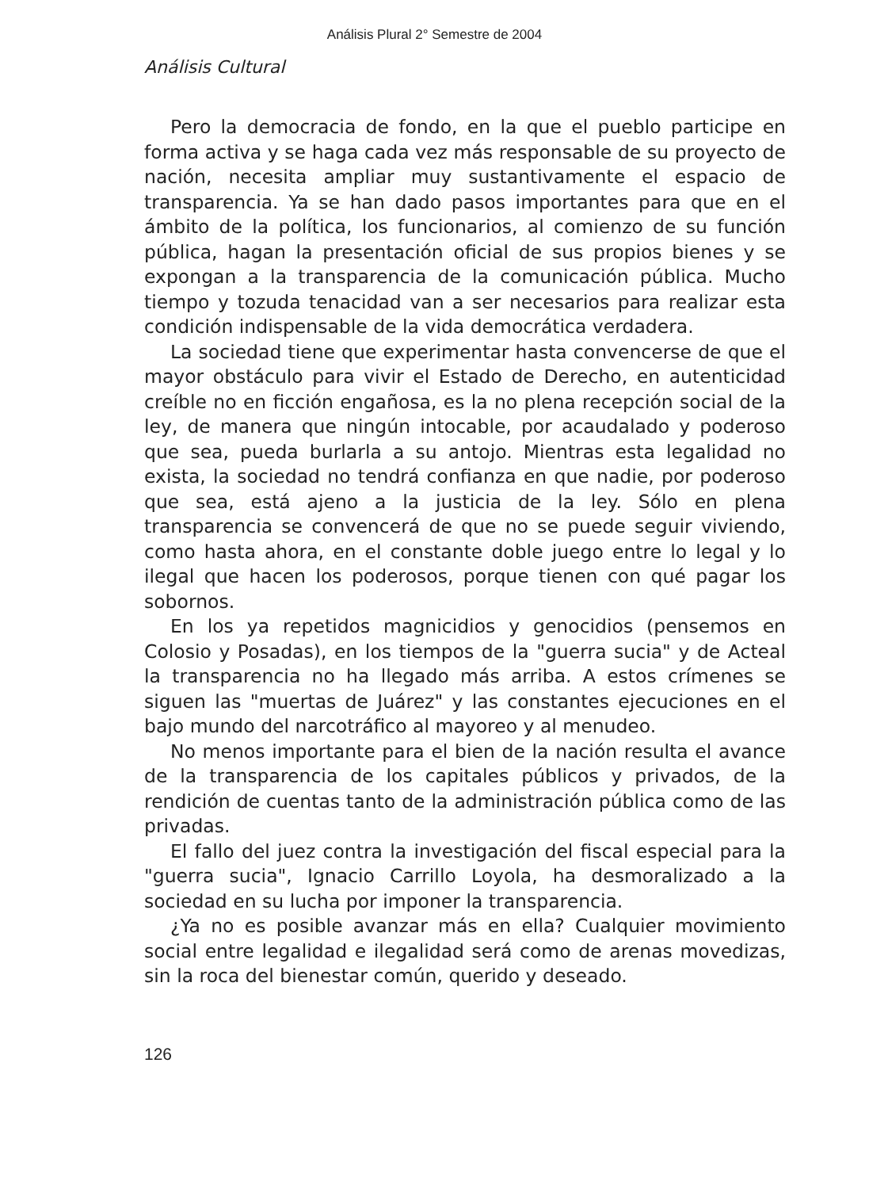Análisis Plural 2° Semestre de 2004
Análisis Cultural
Pero la democracia de fondo, en la que el pueblo participe en forma activa y se haga cada vez más responsable de su proyecto de nación, necesita ampliar muy sustantivamente el espacio de transparencia. Ya se han dado pasos importantes para que en el ámbito de la política, los funcionarios, al comienzo de su función pública, hagan la presentación oficial de sus propios bienes y se expongan a la transparencia de la comunicación pública. Mucho tiempo y tozuda tenacidad van a ser necesarios para realizar esta condición indispensable de la vida democrática verdadera.
La sociedad tiene que experimentar hasta convencerse de que el mayor obstáculo para vivir el Estado de Derecho, en autenticidad creíble no en ficción engañosa, es la no plena recepción social de la ley, de manera que ningún intocable, por acaudalado y poderoso que sea, pueda burlarla a su antojo. Mientras esta legalidad no exista, la sociedad no tendrá confianza en que nadie, por poderoso que sea, está ajeno a la justicia de la ley. Sólo en plena transparencia se convencerá de que no se puede seguir viviendo, como hasta ahora, en el constante doble juego entre lo legal y lo ilegal que hacen los poderosos, porque tienen con qué pagar los sobornos.
En los ya repetidos magnicidios y genocidios (pensemos en Colosio y Posadas), en los tiempos de la "guerra sucia" y de Acteal la transparencia no ha llegado más arriba. A estos crímenes se siguen las "muertas de Juárez" y las constantes ejecuciones en el bajo mundo del narcotráfico al mayoreo y al menudeo.
No menos importante para el bien de la nación resulta el avance de la transparencia de los capitales públicos y privados, de la rendición de cuentas tanto de la administración pública como de las privadas.
El fallo del juez contra la investigación del fiscal especial para la "guerra sucia", Ignacio Carrillo Loyola, ha desmoralizado a la sociedad en su lucha por imponer la transparencia.
¿Ya no es posible avanzar más en ella? Cualquier movimiento social entre legalidad e ilegalidad será como de arenas movedizas, sin la roca del bienestar común, querido y deseado.
126